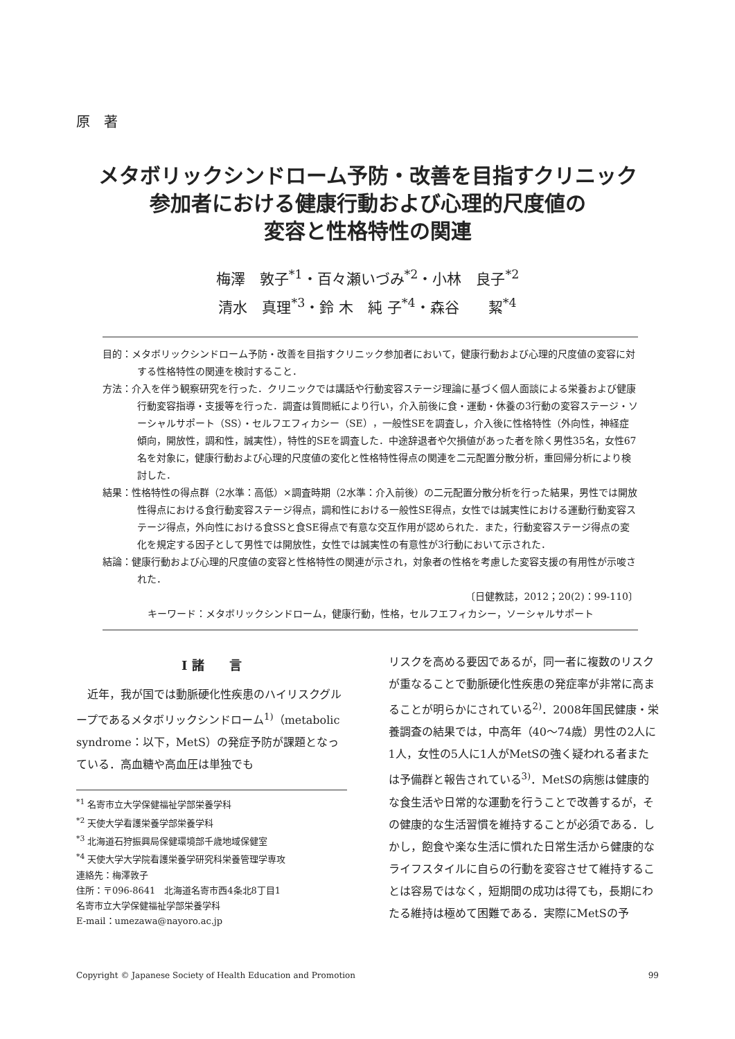原　著
メタボリックシンドローム予防・改善を目指すクリニック
参加者における健康行動および心理的尺度値の
変容と性格特性の関連
梅澤　敦子<sup>*1</sup>・百々瀬いづみ<sup>*2</sup>・小林　良子<sup>*2</sup>
清水　真理<sup>*3</sup>・鈴 木　純 子<sup>*4</sup>・森谷　　絜<sup>*4</sup>
目的：メタボリックシンドローム予防・改善を目指すクリニック参加者において，健康行動および心理的尺度値の変容に対する性格特性の関連を検討すること．
方法：介入を伴う観察研究を行った．クリニックでは講話や行動変容ステージ理論に基づく個人面談による栄養および健康行動変容指導・支援等を行った．調査は質問紙により行い，介入前後に食・運動・休養の3行動の変容ステージ・ソーシャルサポート（SS）・セルフエフィカシー（SE），一般性SEを調査し，介入後に性格特性（外向性，神経症傾向，開放性，調和性，誠実性），特性的SEを調査した．中途辞退者や欠損値があった者を除く男性35名，女性67名を対象に，健康行動および心理的尺度値の変化と性格特性得点の関連を二元配置分散分析，重回帰分析により検討した．
結果：性格特性の得点群（2水準：高低）×調査時期（2水準：介入前後）の二元配置分散分析を行った結果，男性では開放性得点における食行動変容ステージ得点，調和性における一般性SE得点，女性では誠実性における運動行動変容ステージ得点，外向性における食SSと食SE得点で有意な交互作用が認められた．また，行動変容ステージ得点の変化を規定する因子として男性では開放性，女性では誠実性の有意性が3行動において示された．
結論：健康行動および心理的尺度値の変容と性格特性の関連が示され，対象者の性格を考慮した変容支援の有用性が示唆された．
〔日健教誌，2012；20(2)：99-110〕
キーワード：メタボリックシンドローム，健康行動，性格，セルフエフィカシー，ソーシャルサポート
Ⅰ 諸　　言
　近年，我が国では動脈硬化性疾患のハイリスクグループであるメタボリックシンドローム<sup>1)</sup>（metabolic syndrome：以下，MetS）の発症予防が課題となっている．高血糖や高血圧は単独でも
<sup>*1</sup> 名寄市立大学保健福祉学部栄養学科
<sup>*2</sup> 天使大学看護栄養学部栄養学科
<sup>*3</sup> 北海道石狩振興局保健環境部千歳地域保健室
<sup>*4</sup> 天使大学大学院看護栄養学研究科栄養管理学専攻
連絡先：梅澤敦子
住所：〒096-8641　北海道名寄市西4条北8丁目1
名寄市立大学保健福祉学部栄養学科
E-mail：umezawa@nayoro.ac.jp
リスクを高める要因であるが，同一者に複数のリスクが重なることで動脈硬化性疾患の発症率が非常に高まることが明らかにされている<sup>2)</sup>．2008年国民健康・栄養調査の結果では，中高年（40〜74歳）男性の2人に1人，女性の5人に1人がMetSの強く疑われる者または予備群と報告されている<sup>3)</sup>．MetSの病態は健康的な食生活や日常的な運動を行うことで改善するが，その健康的な生活習慣を維持することが必須である．しかし，飽食や楽な生活に慣れた日常生活から健康的なライフスタイルに自らの行動を変容させて維持することは容易ではなく，短期間の成功は得ても，長期にわたる維持は極めて困難である．実際にMetSの予
Copyright © Japanese Society of Health Education and Promotion 99